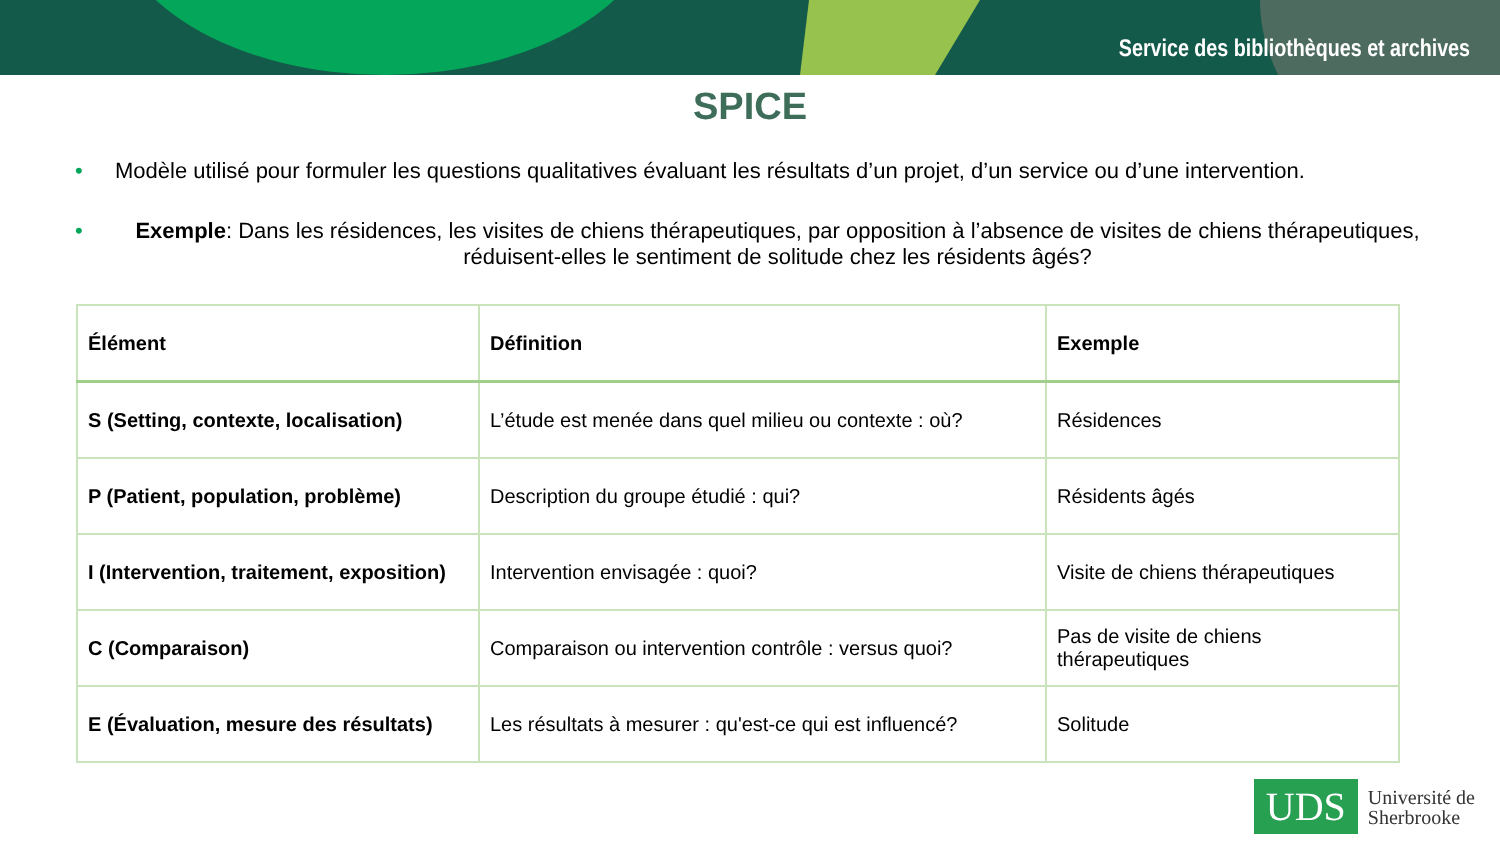Service des bibliothèques et archives
SPICE
• Modèle utilisé pour formuler les questions qualitatives évaluant les résultats d’un projet, d’un service ou d’une intervention.
• Exemple: Dans les résidences, les visites de chiens thérapeutiques, par opposition à l’absence de visites de chiens thérapeutiques, réduisent-elles le sentiment de solitude chez les résidents âgés?
| Élément | Définition | Exemple |
| --- | --- | --- |
| S (Setting, contexte, localisation) | L’étude est menée dans quel milieu ou contexte : où? | Résidences |
| P (Patient, population, problème) | Description du groupe étudié : qui? | Résidents âgés |
| I (Intervention, traitement, exposition) | Intervention envisagée : quoi? | Visite de chiens thérapeutiques |
| C (Comparaison) | Comparaison ou intervention contrôle : versus quoi? | Pas de visite de chiens thérapeutiques |
| E (Évaluation, mesure des résultats) | Les résultats à mesurer : qu'est-ce qui est influencé? | Solitude |
UDS
Université de
Sherbrooke